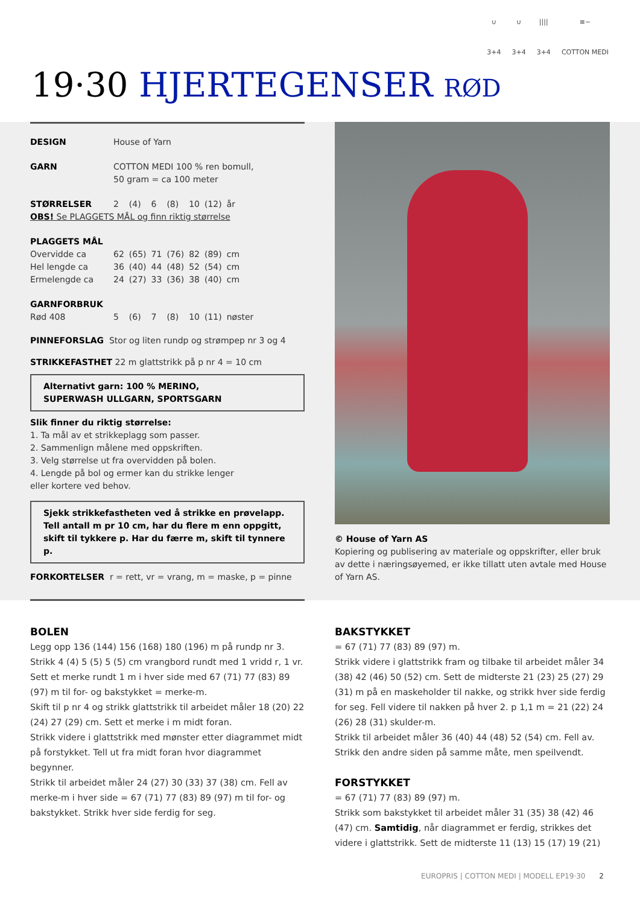∪
3+4
∪
3+4
||||
3+4
≡~
COTTON MEDI
19·30 HJERTEGENSER RØD
| DESIGN | House of Yarn |
| GARN | COTTON MEDI 100 % ren bomull, 50 gram = ca 100 meter |
| STØRRELSER | 2 | (4) | 6 | (8) | 10 | (12) | år |
| OBS! Se PLAGGETS MÅL og finn riktig størrelse | | | | | | | |
| PLAGGETS MÅL | | | | | | | |
| Overvidde ca | 62 | (65) | 71 | (76) | 82 | (89) | cm |
| Hel lengde ca | 36 | (40) | 44 | (48) | 52 | (54) | cm |
| Ermelengde ca | 24 | (27) | 33 | (36) | 38 | (40) | cm |
| GARNFORBRUK | | | | | | | |
| Rød 408 | 5 | (6) | 7 | (8) | 10 | (11) | nøster |
PINNEFORSLAG Stor og liten rundp og strømpep nr 3 og 4
STRIKKEFASTHET 22 m glattstrikk på p nr 4 = 10 cm
Alternativt garn: 100 % MERINO,
SUPERWASH ULLGARN, SPORTSGARN
Slik finner du riktig størrelse:
1. Ta mål av et strikkeplagg som passer.
2. Sammenlign målene med oppskriften.
3. Velg størrelse ut fra overvidden på bolen.
4. Lengde på bol og ermer kan du strikke lenger
eller kortere ved behov.
Sjekk strikkefastheten ved å strikke en prøvelapp.
Tell antall m pr 10 cm, har du flere m enn oppgitt,
skift til tykkere p. Har du færre m, skift til tynnere p.
FORKORTELSER r = rett, vr = vrang, m = maske, p = pinne
© House of Yarn AS
Kopiering og publisering av materiale og oppskrifter, eller bruk av dette i næringsøyemed, er ikke tillatt uten avtale med House of Yarn AS.
BOLEN
Legg opp 136 (144) 156 (168) 180 (196) m på rundp nr 3.
Strikk 4 (4) 5 (5) 5 (5) cm vrangbord rundt med 1 vridd r, 1 vr.
Sett et merke rundt 1 m i hver side med 67 (71) 77 (83) 89 (97) m til for- og bakstykket = merke-m.
Skift til p nr 4 og strikk glattstrikk til arbeidet måler 18 (20) 22 (24) 27 (29) cm. Sett et merke i m midt foran.
Strikk videre i glattstrikk med mønster etter diagrammet midt på forstykket. Tell ut fra midt foran hvor diagrammet begynner.
Strikk til arbeidet måler 24 (27) 30 (33) 37 (38) cm. Fell av merke-m i hver side = 67 (71) 77 (83) 89 (97) m til for- og bakstykket. Strikk hver side ferdig for seg.
BAKSTYKKET
= 67 (71) 77 (83) 89 (97) m.
Strikk videre i glattstrikk fram og tilbake til arbeidet måler 34 (38) 42 (46) 50 (52) cm. Sett de midterste 21 (23) 25 (27) 29 (31) m på en maskeholder til nakke, og strikk hver side ferdig for seg. Fell videre til nakken på hver 2. p 1,1 m = 21 (22) 24 (26) 28 (31) skulder-m.
Strikk til arbeidet måler 36 (40) 44 (48) 52 (54) cm. Fell av.
Strikk den andre siden på samme måte, men speilvendt.
FORSTYKKET
= 67 (71) 77 (83) 89 (97) m.
Strikk som bakstykket til arbeidet måler 31 (35) 38 (42) 46 (47) cm. Samtidig, når diagrammet er ferdig, strikkes det videre i glattstrikk. Sett de midterste 11 (13) 15 (17) 19 (21)
EUROPRIS | COTTON MEDI | MODELL EP19·30 2